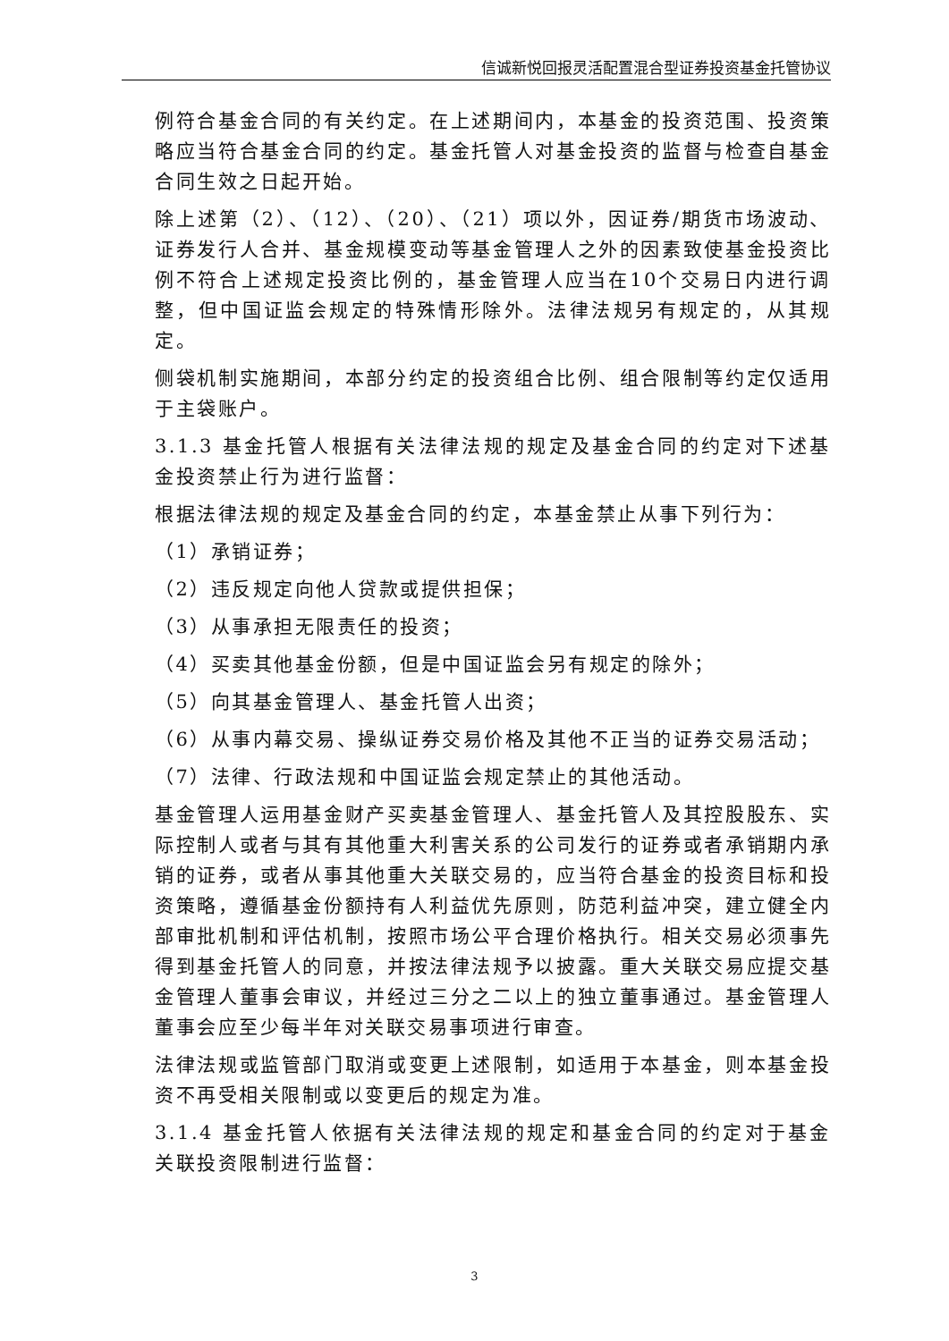信诚新悦回报灵活配置混合型证券投资基金托管协议
例符合基金合同的有关约定。在上述期间内，本基金的投资范围、投资策略应当符合基金合同的约定。基金托管人对基金投资的监督与检查自基金合同生效之日起开始。
除上述第（2）、（12）、（20）、（21）项以外，因证券/期货市场波动、证券发行人合并、基金规模变动等基金管理人之外的因素致使基金投资比例不符合上述规定投资比例的，基金管理人应当在10个交易日内进行调整，但中国证监会规定的特殊情形除外。法律法规另有规定的，从其规定。
侧袋机制实施期间，本部分约定的投资组合比例、组合限制等约定仅适用于主袋账户。
3.1.3 基金托管人根据有关法律法规的规定及基金合同的约定对下述基金投资禁止行为进行监督：
根据法律法规的规定及基金合同的约定，本基金禁止从事下列行为：
（1）承销证券；
（2）违反规定向他人贷款或提供担保；
（3）从事承担无限责任的投资；
（4）买卖其他基金份额，但是中国证监会另有规定的除外；
（5）向其基金管理人、基金托管人出资；
（6）从事内幕交易、操纵证券交易价格及其他不正当的证券交易活动；
（7）法律、行政法规和中国证监会规定禁止的其他活动。
基金管理人运用基金财产买卖基金管理人、基金托管人及其控股股东、实际控制人或者与其有其他重大利害关系的公司发行的证券或者承销期内承销的证券，或者从事其他重大关联交易的，应当符合基金的投资目标和投资策略，遵循基金份额持有人利益优先原则，防范利益冲突，建立健全内部审批机制和评估机制，按照市场公平合理价格执行。相关交易必须事先得到基金托管人的同意，并按法律法规予以披露。重大关联交易应提交基金管理人董事会审议，并经过三分之二以上的独立董事通过。基金管理人董事会应至少每半年对关联交易事项进行审查。
法律法规或监管部门取消或变更上述限制，如适用于本基金，则本基金投资不再受相关限制或以变更后的规定为准。
3.1.4 基金托管人依据有关法律法规的规定和基金合同的约定对于基金关联投资限制进行监督：
3